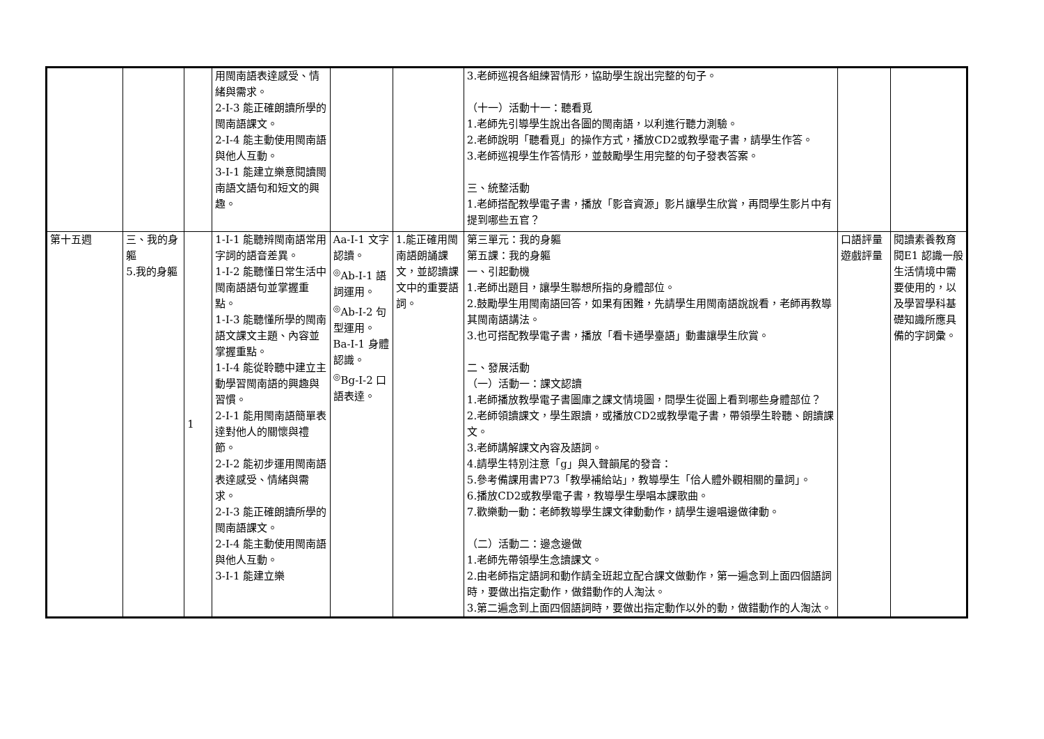| | | | 用閩南語表達感受、情緒與需求。 2-Ⅰ-3 能正確朗讀所學的閩南語課文。 2-Ⅰ-4 能主動使用閩南語與他人互動。 3-Ⅰ-1 能建立樂意閱讀閩南語文語句和短文的興趣。 | | | 3.老師巡視各組練習情形，協助學生說出完整的句子。 （十一）活動十一：聽看覓 1.老師先引導學生說出各圖的閩南語，以利進行聽力測驗。 2.老師說明「聽看覓」的操作方式，播放CD2或教學電子書，請學生作答。 3.老師巡視學生作答情形，並鼓勵學生用完整的句子發表答案。 三、統整活動 1.老師搭配教學電子書，播放「影音資源」影片讓學生欣賞，再問學生影片中有提到哪些五官？ | | |
| 第十五週 | 三、我的身軀 5.我的身軀 | 1 | 1-Ⅰ-1 能聽辨閩南語常用字詞的語音差異。 1-Ⅰ-2 能聽懂日常生活中閩南語語句並掌握重點。 1-Ⅰ-3 能聽懂所學的閩南語文課文主題、內容並掌握重點。 1-Ⅰ-4 能從聆聽中建立主動學習閩南語的興趣與習慣。 2-Ⅰ-1 能用閩南語簡單表達對他人的關懷與禮節。 2-Ⅰ-2 能初步運用閩南語表達感受、情緒與需求。 2-Ⅰ-3 能正確朗讀所學的閩南語課文。 2-Ⅰ-4 能主動使用閩南語與他人互動。 3-Ⅰ-1 能建立樂 | Aa-Ⅰ-1 文字認讀。 <sup>◎</sup>Ab-Ⅰ-1 語詞運用。 <sup>◎</sup>Ab-Ⅰ-2 句型運用。 Ba-Ⅰ-1 身體認識。 <sup>◎</sup>Bg-Ⅰ-2 口語表達。 | 1.能正確用閩南語朗誦課文，並認讀課文中的重要語詞。 | 第三單元：我的身軀 第五課：我的身軀 一、引起動機 1.老師出題目，讓學生聯想所指的身體部位。 2.鼓勵學生用閩南語回答，如果有困難，先請學生用閩南語說說看，老師再教導其閩南語講法。 3.也可搭配教學電子書，播放「看卡通學臺語」動畫讓學生欣賞。 二、發展活動 （一）活動一：課文認讀 1.老師播放教學電子書圖庫之課文情境圖，問學生從圖上看到哪些身體部位？ 2.老師領讀課文，學生跟讀，或播放CD2或教學電子書，帶領學生聆聽、朗讀課文。 3.老師講解課文內容及語詞。 4.請學生特別注意「g」與入聲韻尾的發音： 5.參考備課用書P73「教學補給站」，教導學生「佮人體外觀相關的量詞」。 6.播放CD2或教學電子書，教導學生學唱本課歌曲。 7.歡樂動一動：老師教導學生課文律動動作，請學生邊唱邊做律動。 （二）活動二：邊念邊做 1.老師先帶領學生念讀課文。 2.由老師指定語詞和動作請全班起立配合課文做動作，第一遍念到上面四個語詞時，要做出指定動作，做錯動作的人淘汰。 3.第二遍念到上面四個語詞時，要做出指定動作以外的動，做錯動作的人淘汰。 | 口語評量 遊戲評量 | 閱讀素養教育 閱E1 認識一般生活情境中需要使用的，以及學習學科基礎知識所應具備的字詞彙。 |